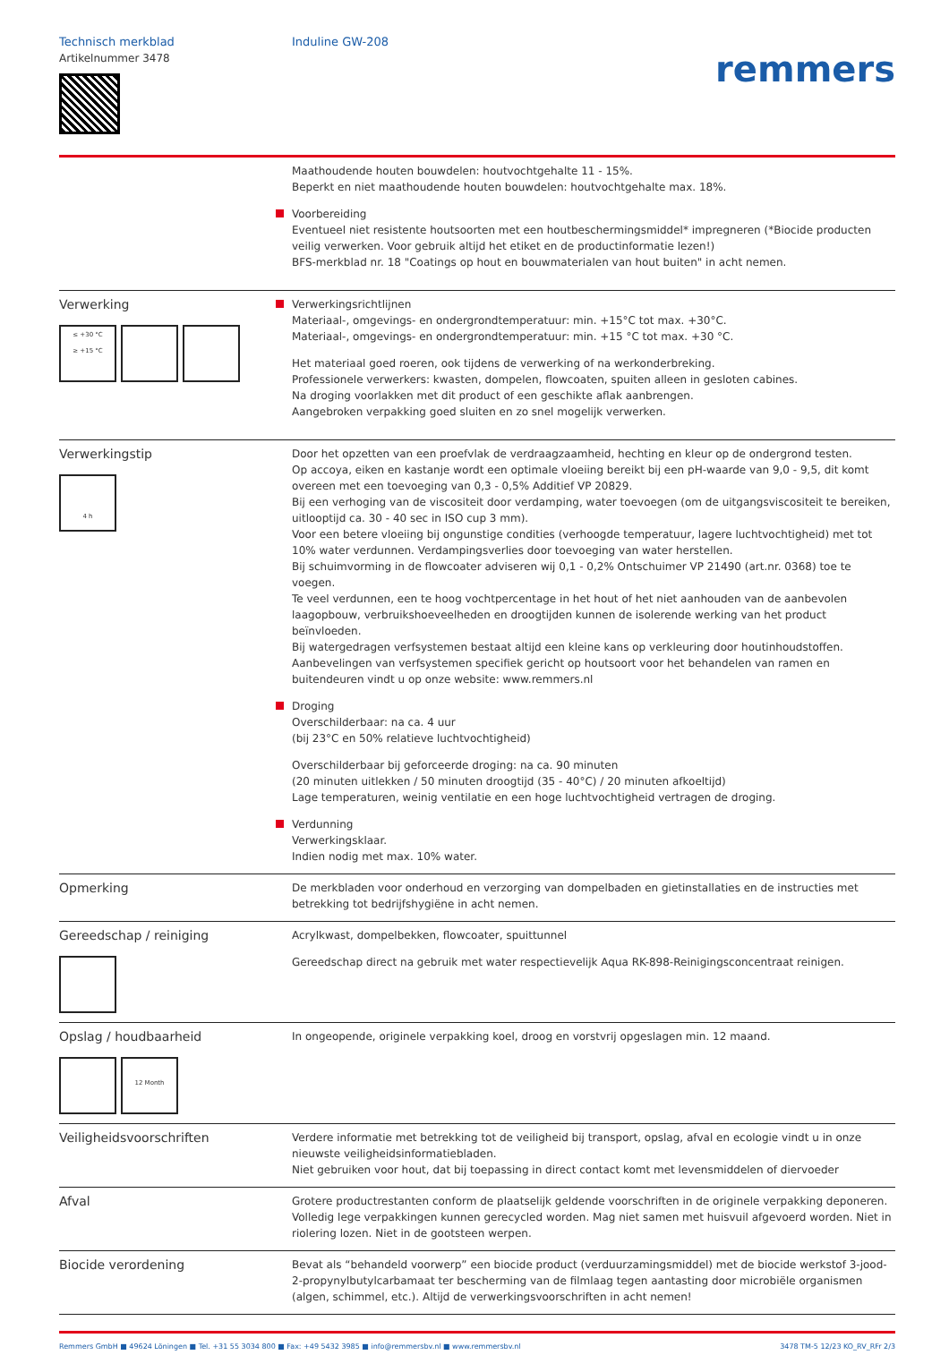Technisch merkblad
Artikelnummer 3478
Induline GW-208
remmers
Maathoudende houten bouwdelen: houtvochtgehalte 11 - 15%.
Beperkt en niet maathoudende houten bouwdelen: houtvochtgehalte max. 18%.
Voorbereiding
Eventueel niet resistente houtsoorten met een houtbeschermingsmiddel* impregneren (*Biocide producten veilig verwerken. Voor gebruik altijd het etiket en de productinformatie lezen!)
BFS-merkblad nr. 18 "Coatings op hout en bouwmaterialen van hout buiten" in acht nemen.
Verwerking
≤ +30 °C
≥ +15 °C
Verwerkingsrichtlijnen
Materiaal-, omgevings- en ondergrondtemperatuur: min. +15°C tot max. +30°C.
Materiaal-, omgevings- en ondergrondtemperatuur: min. +15 °C tot max. +30 °C.
Het materiaal goed roeren, ook tijdens de verwerking of na werkonderbreking.
Professionele verwerkers: kwasten, dompelen, flowcoaten, spuiten alleen in gesloten cabines.
Na droging voorlakken met dit product of een geschikte aflak aanbrengen.
Aangebroken verpakking goed sluiten en zo snel mogelijk verwerken.
Verwerkingstip
4 h
Door het opzetten van een proefvlak de verdraagzaamheid, hechting en kleur op de ondergrond testen.
Op accoya, eiken en kastanje wordt een optimale vloeiing bereikt bij een pH-waarde van 9,0 - 9,5, dit komt overeen met een toevoeging van 0,3 - 0,5% Additief VP 20829.
Bij een verhoging van de viscositeit door verdamping, water toevoegen (om de uitgangsviscositeit te bereiken, uitlooptijd ca. 30 - 40 sec in ISO cup 3 mm).
Voor een betere vloeiing bij ongunstige condities (verhoogde temperatuur, lagere luchtvochtigheid) met tot 10% water verdunnen. Verdampingsverlies door toevoeging van water herstellen.
Bij schuimvorming in de flowcoater adviseren wij 0,1 - 0,2% Ontschuimer VP 21490 (art.nr. 0368) toe te voegen.
Te veel verdunnen, een te hoog vochtpercentage in het hout of het niet aanhouden van de aanbevolen laagopbouw, verbruikshoeveelheden en droogtijden kunnen de isolerende werking van het product beïnvloeden.
Bij watergedragen verfsystemen bestaat altijd een kleine kans op verkleuring door houtinhoudstoffen.
Aanbevelingen van verfsystemen specifiek gericht op houtsoort voor het behandelen van ramen en buitendeuren vindt u op onze website: www.remmers.nl
Droging
Overschilderbaar: na ca. 4 uur
(bij 23°C en 50% relatieve luchtvochtigheid)
Overschilderbaar bij geforceerde droging: na ca. 90 minuten
(20 minuten uitlekken / 50 minuten droogtijd (35 - 40°C) / 20 minuten afkoeltijd)
Lage temperaturen, weinig ventilatie en een hoge luchtvochtigheid vertragen de droging.
Verdunning
Verwerkingsklaar.
Indien nodig met max. 10% water.
Opmerking
De merkbladen voor onderhoud en verzorging van dompelbaden en gietinstallaties en de instructies met betrekking tot bedrijfshygiëne in acht nemen.
Gereedschap / reiniging
Acrylkwast, dompelbekken, flowcoater, spuittunnel
Gereedschap direct na gebruik met water respectievelijk Aqua RK-898-Reinigingsconcentraat reinigen.
Opslag / houdbaarheid
12 Month
In ongeopende, originele verpakking koel, droog en vorstvrij opgeslagen min. 12 maand.
Veiligheidsvoorschriften
Verdere informatie met betrekking tot de veiligheid bij transport, opslag, afval en ecologie vindt u in onze nieuwste veiligheidsinformatiebladen.
Niet gebruiken voor hout, dat bij toepassing in direct contact komt met levensmiddelen of diervoeder
Afval
Grotere productrestanten conform de plaatselijk geldende voorschriften in de originele verpakking deponeren. Volledig lege verpakkingen kunnen gerecycled worden. Mag niet samen met huisvuil afgevoerd worden. Niet in riolering lozen. Niet in de gootsteen werpen.
Biocide verordening
Bevat als “behandeld voorwerp” een biocide product (verduurzamingsmiddel) met de biocide werkstof 3-jood-2-propynylbutylcarbamaat ter bescherming van de filmlaag tegen aantasting door microbiële organismen (algen, schimmel, etc.). Altijd de verwerkingsvoorschriften in acht nemen!
Remmers GmbH ■ 49624 Löningen ■ Tel. +31 55 3034 800 ■ Fax: +49 5432 3985 ■ info@remmersbv.nl ■ www.remmersbv.nl 3478 TM-5 12/23 KO_RV_RFr 2/3